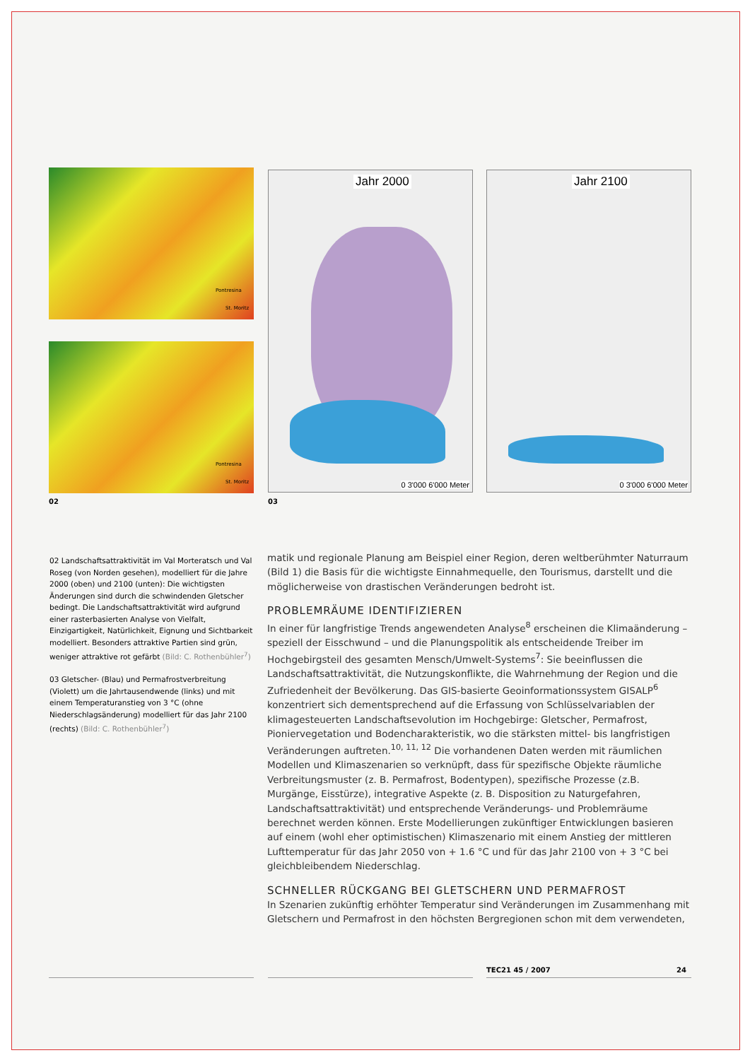Pontresina
St. Moritz
Pontresina
St. Moritz
02
Jahr 2000
0 3'000 6'000 Meter
Jahr 2100
0 3'000 6'000 Meter
03
02 Landschaftsattraktivität im Val Morteratsch und Val Roseg (von Norden gesehen), modelliert für die Jahre 2000 (oben) und 2100 (unten): Die wichtigsten Änderungen sind durch die schwindenden Gletscher bedingt. Die Landschaftsattraktivität wird aufgrund einer rasterbasierten Analyse von Vielfalt, Einzigartigkeit, Natürlichkeit, Eignung und Sichtbarkeit modelliert. Besonders attraktive Partien sind grün, weniger attraktive rot gefärbt (Bild: C. Rothenbühler<sup>7</sup>)
03 Gletscher- (Blau) und Permafrostverbreitung (Violett) um die Jahrtausendwende (links) und mit einem Temperaturanstieg von 3 °C (ohne Niederschlagsänderung) modelliert für das Jahr 2100 (rechts) (Bild: C. Rothenbühler<sup>7</sup>)
matik und regionale Planung am Beispiel einer Region, deren weltberühmter Naturraum (Bild 1) die Basis für die wichtigste Einnahmequelle, den Tourismus, darstellt und die möglicherweise von drastischen Veränderungen bedroht ist.
PROBLEMRÄUME IDENTIFIZIEREN
In einer für langfristige Trends angewendeten Analyse<sup>8</sup> erscheinen die Klimaänderung – speziell der Eisschwund – und die Planungspolitik als entscheidende Treiber im Hochgebirgsteil des gesamten Mensch/Umwelt-Systems<sup>7</sup>: Sie beeinflussen die Landschaftsattraktivität, die Nutzungskonflikte, die Wahrnehmung der Region und die Zufriedenheit der Bevölkerung. Das GIS-basierte Geoinformationssystem GISALP<sup>6</sup> konzentriert sich dementsprechend auf die Erfassung von Schlüsselvariablen der klimagesteuerten Landschaftsevolution im Hochgebirge: Gletscher, Permafrost, Pioniervegetation und Bodencharakteristik, wo die stärksten mittel- bis langfristigen Veränderungen auftreten.<sup>10, 11, 12</sup> Die vorhandenen Daten werden mit räumlichen Modellen und Klimaszenarien so verknüpft, dass für spezifische Objekte räumliche Verbreitungsmuster (z. B. Permafrost, Bodentypen), spezifische Prozesse (z.B. Murgänge, Eisstürze), integrative Aspekte (z. B. Disposition zu Naturgefahren, Landschaftsattraktivität) und entsprechende Veränderungs- und Problemräume berechnet werden können. Erste Modellierungen zukünftiger Entwicklungen basieren auf einem (wohl eher optimistischen) Klimaszenario mit einem Anstieg der mittleren Lufttemperatur für das Jahr 2050 von + 1.6 °C und für das Jahr 2100 von + 3 °C bei gleichbleibendem Niederschlag.
SCHNELLER RÜCKGANG BEI GLETSCHERN UND PERMAFROST
In Szenarien zukünftig erhöhter Temperatur sind Veränderungen im Zusammenhang mit Gletschern und Permafrost in den höchsten Bergregionen schon mit dem verwendeten,
TEC21 45 / 2007 24